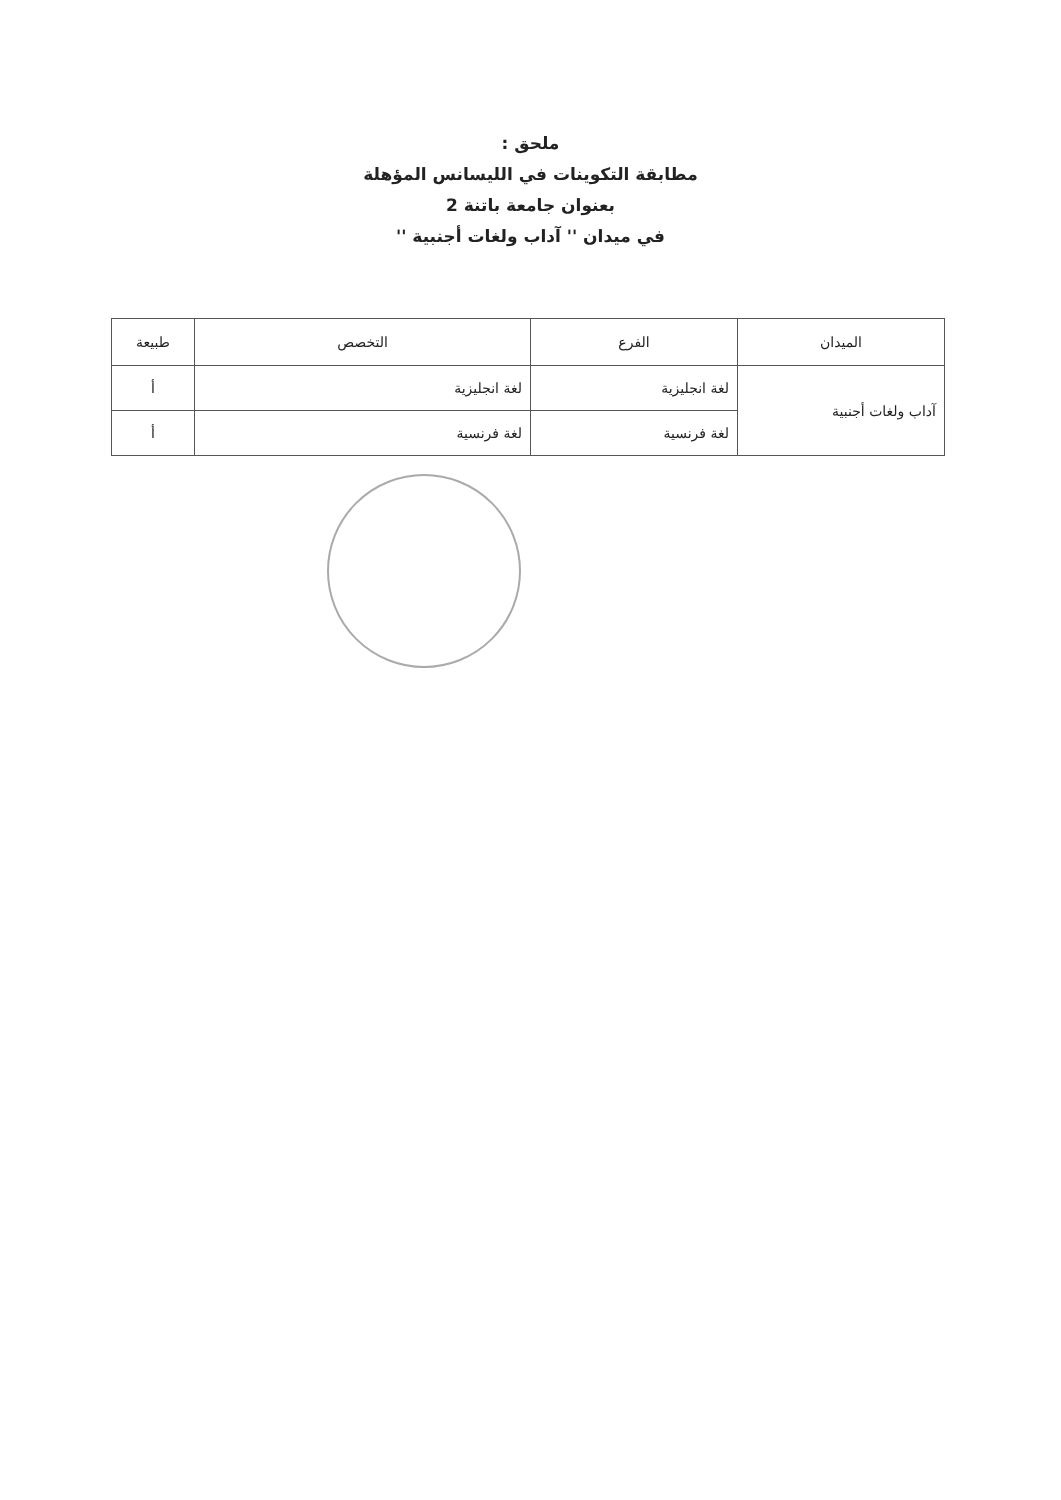ملحق :
مطابقة التكوينات في الليسانس المؤهلة
بعنوان جامعة باتنة 2
في ميدان '' آداب ولغات أجنبية ''
| الميدان | الفرع | التخصص | طبيعة |
| --- | --- | --- | --- |
| آداب ولغات أجنبية | لغة انجليزية | لغة انجليزية | أ |
| | لغة فرنسية | لغة فرنسية | أ |